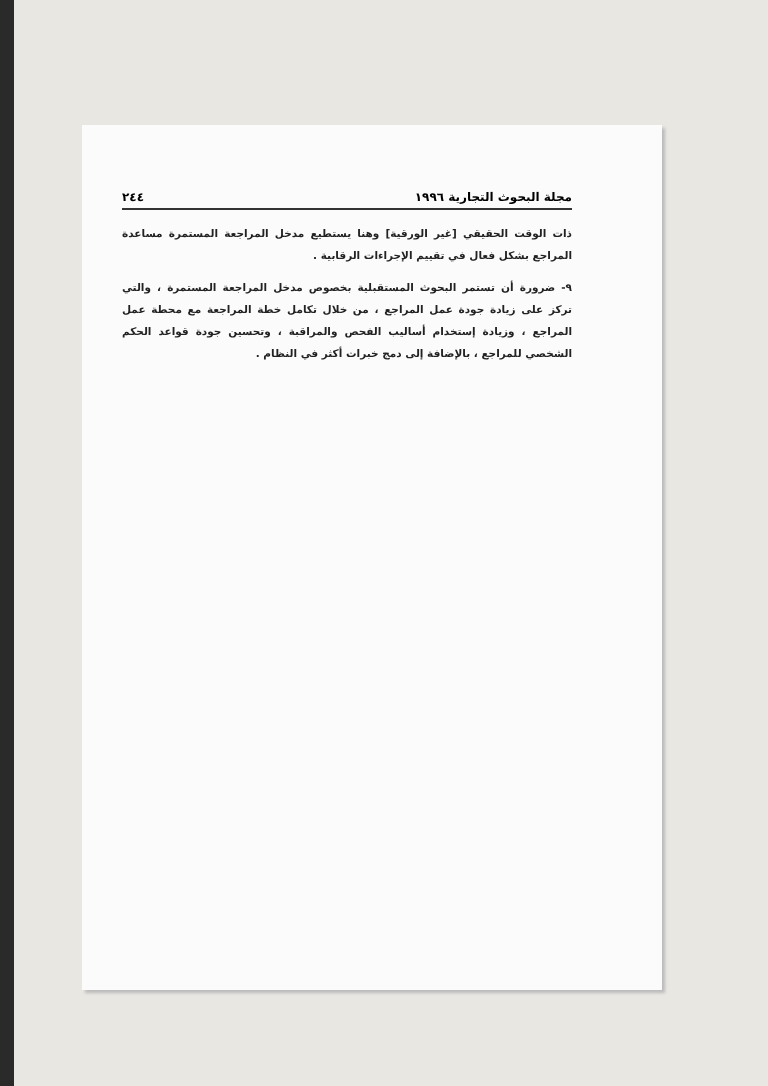مجلة البحوث التجارية ١٩٩٦ ٢٤٤
ذات الوقت الحقيقي [غير الورقية] وهنا يستطيع مدخل المراجعة المستمرة مساعدة المراجع بشكل فعال في تقييم الإجراءات الرقابية .
٩- ضرورة أن تستمر البحوث المستقبلية بخصوص مدخل المراجعة المستمرة ، والتي تركز على زيادة جودة عمل المراجع ، من خلال تكامل خطة المراجعة مع محطة عمل المراجع ، وزيادة إستخدام أساليب الفحص والمراقبة ، وتحسين جودة قواعد الحكم الشخصي للمراجع ، بالإضافة إلى دمج خبرات أكثر في النظام .